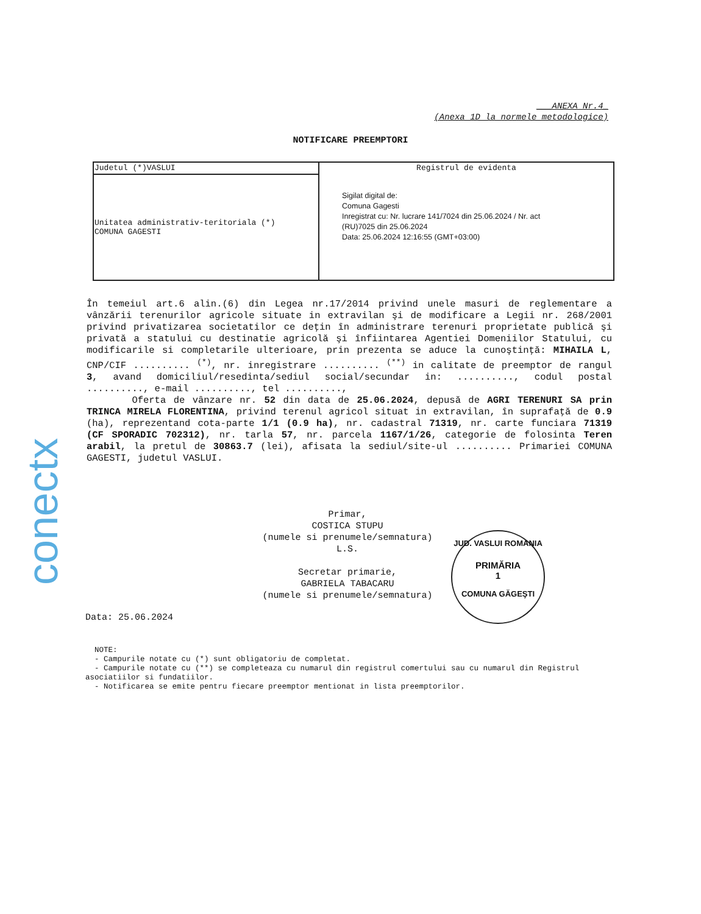conectx
___ANEXA Nr.4_
(Anexa 1D la normele metodologice)
NOTIFICARE PREEMPTORI
| Judetul (*)VASLUI | Registrul de evidenta Sigilat digital de: Comuna Gagesti Inregistrat cu: Nr. lucrare 141/7024 din 25.06.2024 / Nr. act (RU)7025 din 25.06.2024 Data: 25.06.2024 12:16:55 (GMT+03:00) |
| Unitatea administrativ-teritoriala (*) COMUNA GAGESTI | |
În temeiul art.6 alin.(6) din Legea nr.17/2014 privind unele masuri de reglementare a vânzării terenurilor agricole situate in extravilan şi de modificare a Legii nr. 268/2001 privind privatizarea societatilor ce deţin în administrare terenuri proprietate publică şi privată a statului cu destinatie agricolă şi înfiintarea Agentiei Domeniilor Statului, cu modificarile si completarile ulterioare, prin prezenta se aduce la cunoştinţă: MIHAILA L, CNP/CIF .......... <sup>(*)</sup>, nr. inregistrare .......... <sup>(**)</sup> in calitate de preemptor de rangul 3, avand domiciliul/resedinta/sediul social/secundar in: .........., codul postal .........., e-mail .........., tel ..........,
Oferta de vânzare nr. 52 din data de 25.06.2024, depusă de AGRI TERENURI SA prin TRINCA MIRELA FLORENTINA, privind terenul agricol situat in extravilan, în suprafaţă de 0.9 (ha), reprezentand cota-parte 1/1 (0.9 ha), nr. cadastral 71319, nr. carte funciara 71319 (CF SPORADIC 702312), nr. tarla 57, nr. parcela 1167/1/26, categorie de folosinta Teren arabil, la pretul de 30863.7 (lei), afisata la sediul/site-ul .......... Primariei COMUNA GAGESTI, judetul VASLUI.
Primar,
COSTICA STUPU
(numele si prenumele/semnatura)
L.S.
Secretar primarie,
GABRIELA TABACARU
(numele si prenumele/semnatura)
JUD. VASLUI ROMANIA
PRIMĂRIA
1
COMUNA GĂGEŞTI
Data: 25.06.2024
NOTE:
- Campurile notate cu (*) sunt obligatoriu de completat.
- Campurile notate cu (**) se completeaza cu numarul din registrul comertului sau cu numarul din Registrul asociatiilor si fundatiilor.
- Notificarea se emite pentru fiecare preemptor mentionat in lista preemptorilor.